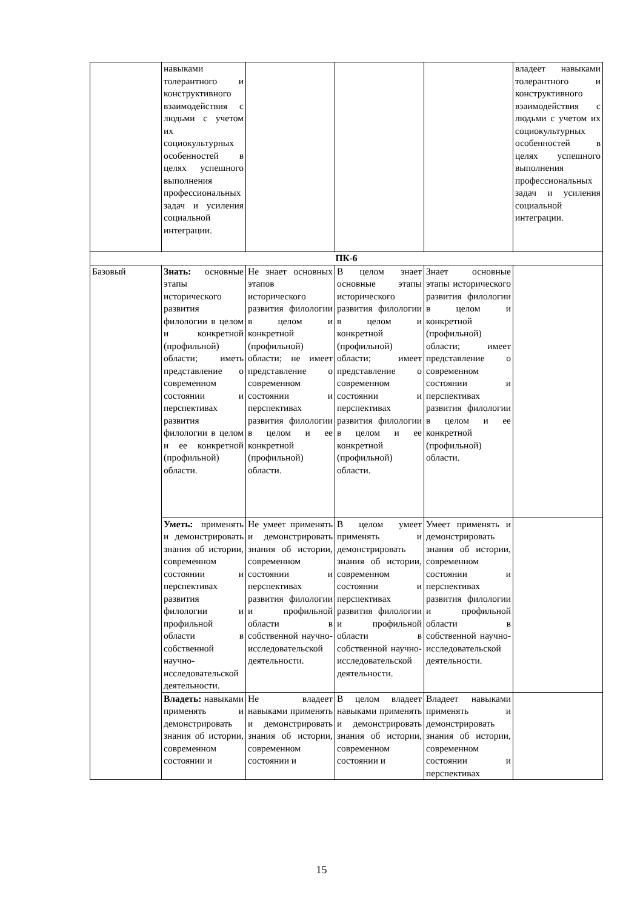| | навыками толерантного и конструктивного взаимодействия с людьми с учетом их социокультурных особенностей в целях успешного выполнения профессиональных задач и усиления социальной интеграции. | | | | владеет навыками толерантного и конструктивного взаимодействия с людьми с учетом их социокультурных особенностей в целях успешного выполнения профессиональных задач и усиления социальной интеграции. |
| ПК-6 | | | | | |
| Базовый | Знать: основные этапы исторического развития филологии в целом и конкретной (профильной) области; иметь представление о современном состоянии и перспективах развития филологии в целом и ее конкретной (профильной) области. | Не знает основных этапов исторического развития филологии в целом и конкретной (профильной) области; не имеет представление о современном состоянии и перспективах развития филологии в целом и ее конкретной (профильной) области. | В целом знает основные этапы исторического развития филологии в целом и конкретной (профильной) области; имеет представление о современном состоянии и перспективах развития филологии в целом и ее конкретной (профильной) области. | Знает основные этапы исторического развития филологии в целом и конкретной (профильной) области; имеет представление о современном состоянии и перспективах развития филологии в целом и ее конкретной (профильной) области. | |
| | Уметь: применять и демонстрировать знания об истории, современном состоянии и перспективах развития филологии и профильной области в собственной научно-исследовательской деятельности. | Не умеет применять и демонстрировать знания об истории, современном состоянии и перспективах развития филологии и профильной области в собственной научно-исследовательской деятельности. | В целом умеет применять и демонстрировать знания об истории, современном состоянии и перспективах развития филологии и профильной области в собственной научно-исследовательской деятельности. | Умеет применять и демонстрировать знания об истории, современном состоянии и перспективах развития филологии и профильной области в собственной научно-исследовательской деятельности. | |
| | Владеть: навыками применять и демонстрировать знания об истории, современном состоянии и | Не владеет навыками применять и демонстрировать знания об истории, современном состоянии и | В целом владеет навыками применять и демонстрировать знания об истории, современном состоянии и | Владеет навыками применять и демонстрировать знания об истории, современном состоянии и перспективах | |
15